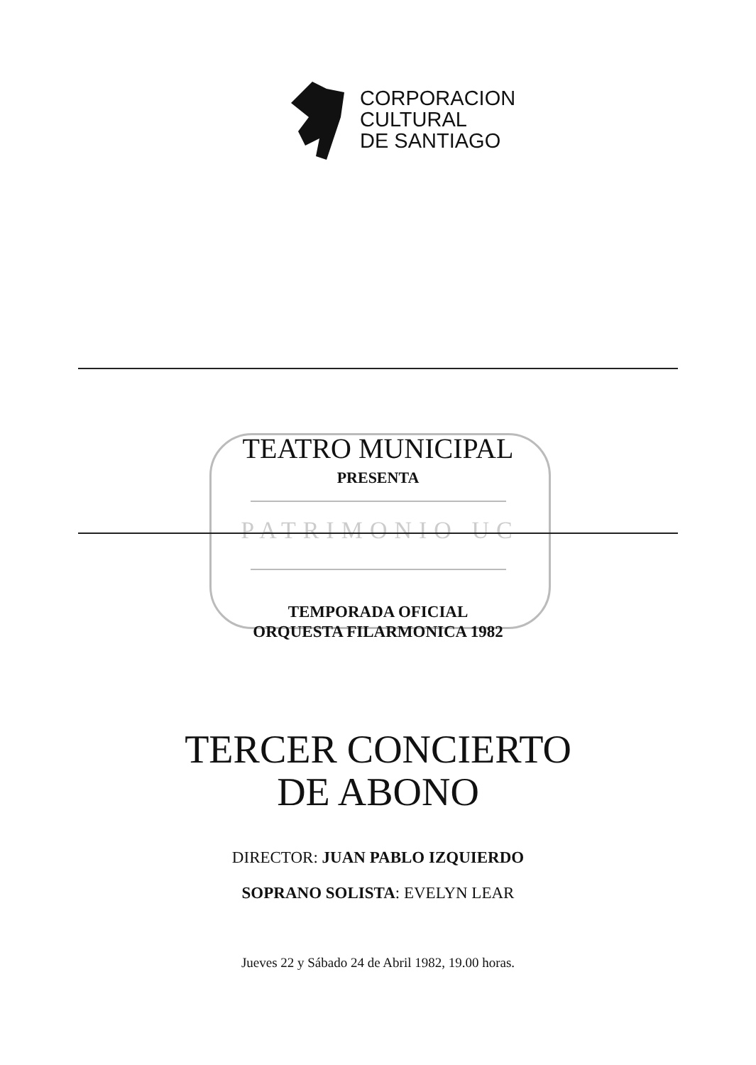CORPORACION
CULTURAL
DE SANTIAGO
PATRIMONIO UC
TEATRO MUNICIPAL
PRESENTA
TEMPORADA OFICIAL
ORQUESTA FILARMONICA 1982
TERCER CONCIERTO
DE ABONO
DIRECTOR: JUAN PABLO IZQUIERDO
SOPRANO SOLISTA: EVELYN LEAR
Jueves 22 y Sábado 24 de Abril 1982, 19.00 horas.